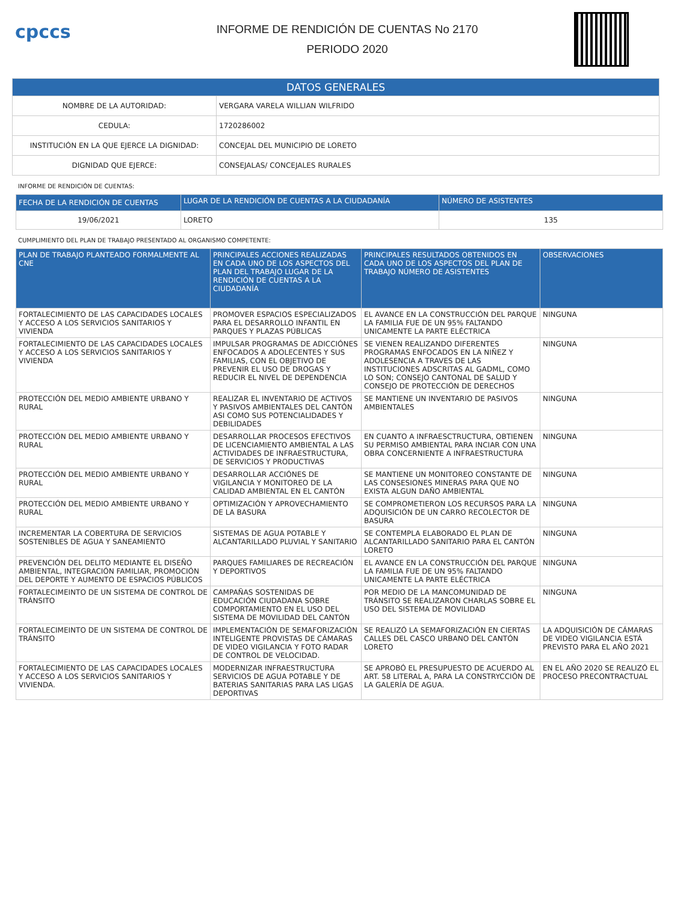cpccs
INFORME DE RENDICIÓN DE CUENTAS No 2170
PERIODO 2020
| DATOS GENERALES | |
| NOMBRE DE LA AUTORIDAD: | VERGARA VARELA WILLIAN WILFRIDO |
| CEDULA: | 1720286002 |
| INSTITUCIÓN EN LA QUE EJERCE LA DIGNIDAD: | CONCEJAL DEL MUNICIPIO DE LORETO |
| DIGNIDAD QUE EJERCE: | CONSEJALAS/ CONCEJALES RURALES |
INFORME DE RENDICIÓN DE CUENTAS:
| FECHA DE LA RENDICIÓN DE CUENTAS | LUGAR DE LA RENDICIÓN DE CUENTAS A LA CIUDADANÍA | NÚMERO DE ASISTENTES |
| --- | --- | --- |
| 19/06/2021 | LORETO | 135 |
CUMPLIMIENTO DEL PLAN DE TRABAJO PRESENTADO AL ORGANISMO COMPETENTE:
| PLAN DE TRABAJO PLANTEADO FORMALMENTE AL CNE | PRINCIPALES ACCIONES REALIZADAS EN CADA UNO DE LOS ASPECTOS DEL PLAN DEL TRABAJO LUGAR DE LA RENDICIÓN DE CUENTAS A LA CIUDADANÍA | PRINCIPALES RESULTADOS OBTENIDOS EN CADA UNO DE LOS ASPECTOS DEL PLAN DE TRABAJO NÚMERO DE ASISTENTES | OBSERVACIONES |
| --- | --- | --- | --- |
| FORTALECIMIENTO DE LAS CAPACIDADES LOCALES Y ACCESO A LOS SERVICIOS SANITARIOS Y VIVIENDA | PROMOVER ESPACIOS ESPECIALIZADOS PARA EL DESARROLLO INFANTIL EN PARQUES Y PLAZAS PÚBLICAS | EL AVANCE EN LA CONSTRUCCIÓN DEL PARQUE LA FAMILIA FUE DE UN 95% FALTANDO UNICAMENTE LA PARTE ELÉCTRICA | NINGUNA |
| FORTALECIMIENTO DE LAS CAPACIDADES LOCALES Y ACCESO A LOS SERVICIOS SANITARIOS Y VIVIENDA | IMPULSAR PROGRAMAS DE ADICCIÓNES ENFOCADOS A ADOLECENTES Y SUS FAMILIAS, CON EL OBJETIVO DE PREVENIR EL USO DE DROGAS Y REDUCIR EL NIVEL DE DEPENDENCIA | SE VIENEN REALIZANDO DIFERENTES PROGRAMAS ENFOCADOS EN LA NIÑEZ Y ADOLESENCIA A TRAVES DE LAS INSTITUCIONES ADSCRITAS AL GADML, COMO LO SON; CONSEJO CANTONAL DE SALUD Y CONSEJO DE PROTECCIÓN DE DERECHOS | NINGUNA |
| PROTECCIÓN DEL MEDIO AMBIENTE URBANO Y RURAL | REALIZAR EL INVENTARIO DE ACTIVOS Y PASIVOS AMBIENTALES DEL CANTÓN ASI COMO SUS POTENCIALIDADES Y DEBILIDADES | SE MANTIENE UN INVENTARIO DE PASIVOS AMBIENTALES | NINGUNA |
| PROTECCIÓN DEL MEDIO AMBIENTE URBANO Y RURAL | DESARROLLAR PROCESOS EFECTIVOS DE LICENCIAMIENTO AMBIENTAL A LAS ACTIVIDADES DE INFRAESTRUCTURA, DE SERVICIOS Y PRODUCTIVAS | EN CUANTO A INFRAESCTRUCTURA, OBTIENEN SU PERMISO AMBIENTAL PARA INCIAR CON UNA OBRA CONCERNIENTE A INFRAESTRUCTURA | NINGUNA |
| PROTECCIÓN DEL MEDIO AMBIENTE URBANO Y RURAL | DESARROLLAR ACCIÓNES DE VIGILANCIA Y MONITOREO DE LA CALIDAD AMBIENTAL EN EL CANTÓN | SE MANTIENE UN MONITOREO CONSTANTE DE LAS CONSESIONES MINERAS PARA QUE NO EXISTA ALGUN DAÑO AMBIENTAL | NINGUNA |
| PROTECCIÓN DEL MEDIO AMBIENTE URBANO Y RURAL | OPTIMIZACIÓN Y APROVECHAMIENTO DE LA BASURA | SE COMPROMETIERON LOS RECURSOS PARA LA ADQUISICIÓN DE UN CARRO RECOLECTOR DE BASURA | NINGUNA |
| INCREMENTAR LA COBERTURA DE SERVICIOS SOSTENIBLES DE AGUA Y SANEAMIENTO | SISTEMAS DE AGUA POTABLE Y ALCANTARILLADO PLUVIAL Y SANITARIO | SE CONTEMPLA ELABORADO EL PLAN DE ALCANTARILLADO SANITARIO PARA EL CANTÓN LORETO | NINGUNA |
| PREVENCIÓN DEL DELITO MEDIANTE EL DISEÑO AMBIENTAL, INTEGRACIÓN FAMILIAR, PROMOCIÓN DEL DEPORTE Y AUMENTO DE ESPACIOS PÚBLICOS | PARQUES FAMILIARES DE RECREACIÓN Y DEPORTIVOS | EL AVANCE EN LA CONSTRUCCIÓN DEL PARQUE LA FAMILIA FUE DE UN 95% FALTANDO UNICAMENTE LA PARTE ELÉCTRICA | NINGUNA |
| FORTALECIMEINTO DE UN SISTEMA DE CONTROL DE TRÁNSITO | CAMPAÑAS SOSTENIDAS DE EDUCACIÓN CIUDADANA SOBRE COMPORTAMIENTO EN EL USO DEL SISTEMA DE MOVILIDAD DEL CANTÓN | POR MEDIO DE LA MANCOMUNIDAD DE TRÁNSITO SE REALIZARON CHARLAS SOBRE EL USO DEL SISTEMA DE MOVILIDAD | NINGUNA |
| FORTALECIMEINTO DE UN SISTEMA DE CONTROL DE TRÁNSITO | IMPLEMENTACIÓN DE SEMAFORIZACIÓN INTELIGENTE PROVISTAS DE CÁMARAS DE VIDEO VIGILANCIA Y FOTO RADAR DE CONTROL DE VELOCIDAD. | SE REALIZÓ LA SEMAFORIZACIÓN EN CIERTAS CALLES DEL CASCO URBANO DEL CANTÓN LORETO | LA ADQUISICIÓN DE CÁMARAS DE VIDEO VIGILANCIA ESTÁ PREVISTO PARA EL AÑO 2021 |
| FORTALECIMIENTO DE LAS CAPACIDADES LOCALES Y ACCESO A LOS SERVICIOS SANITARIOS Y VIVIENDA. | MODERNIZAR INFRAESTRUCTURA SERVICIOS DE AGUA POTABLE Y DE BATERIAS SANITARIAS PARA LAS LIGAS DEPORTIVAS | SE APROBÓ EL PRESUPUESTO DE ACUERDO AL ART. 58 LITERAL A, PARA LA CONSTRYCCIÓN DE LA GALERÍA DE AGUA. | EN EL AÑO 2020 SE REALIZÓ EL PROCESO PRECONTRACTUAL |